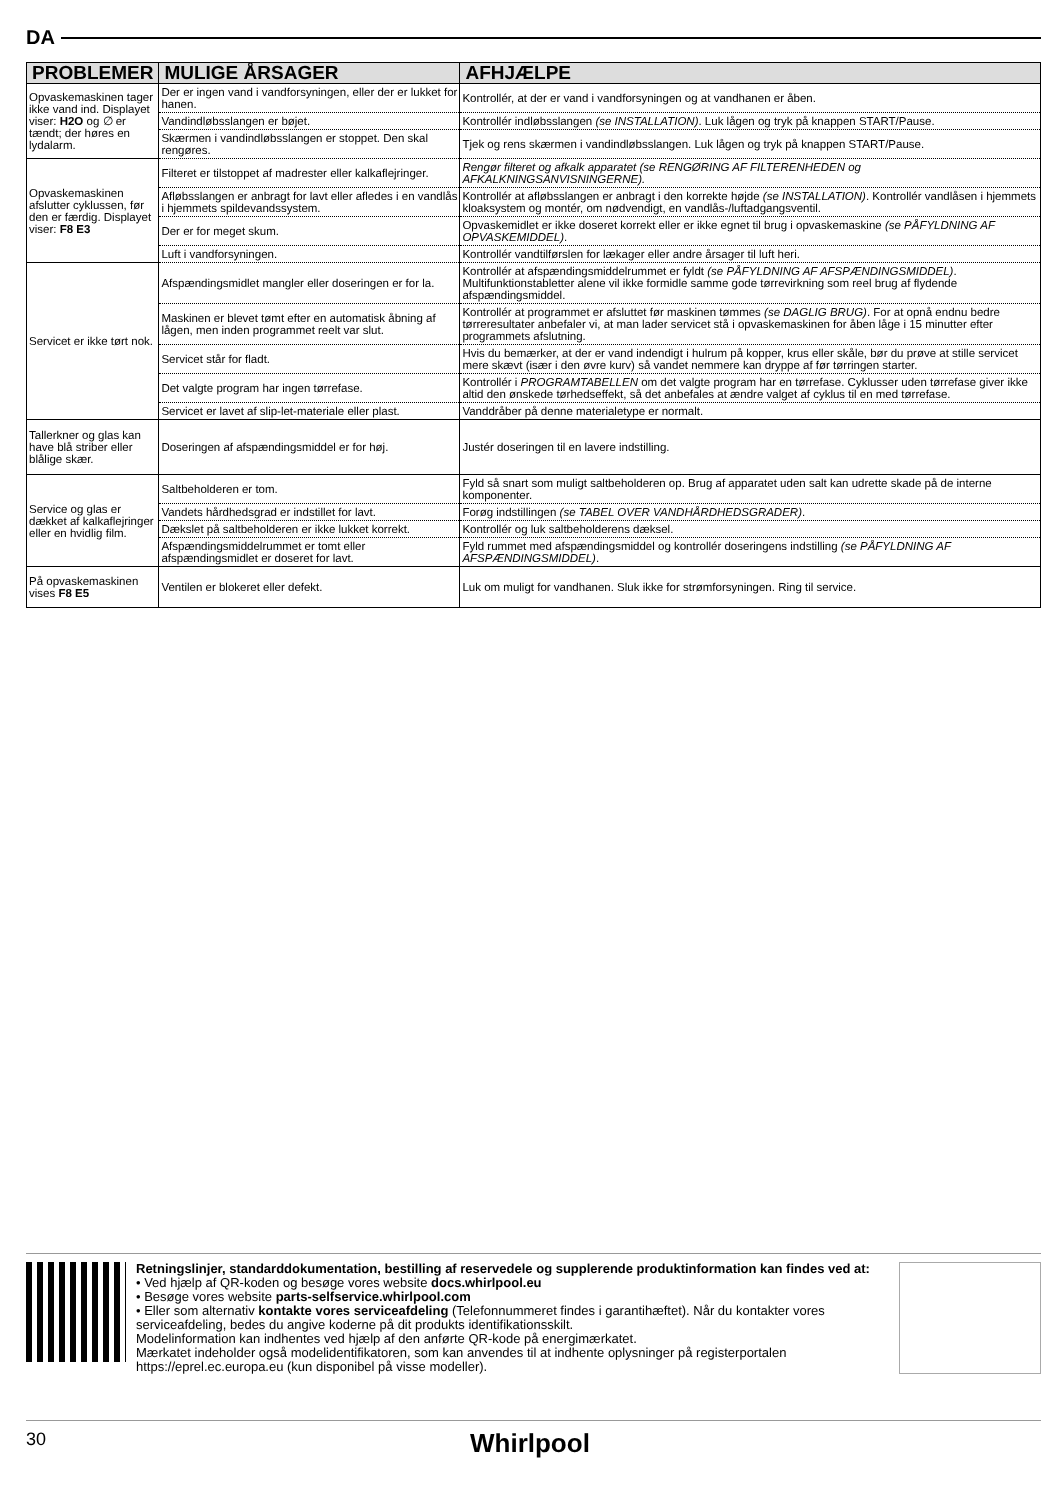DA
| PROBLEMER | MULIGE ÅRSAGER | AFHJÆLPE |
| --- | --- | --- |
| Opvaskemaskinen tager ikke vand ind. Displayet viser: H2O og ∅ er tændt; der høres en lydalarm. | Der er ingen vand i vandforsyningen, eller der er lukket for hanen. | Kontrollér, at der er vand i vandforsyningen og at vandhanen er åben. |
| | Vandindløbsslangen er bøjet. | Kontrollér indløbsslangen (se INSTALLATION) . Luk lågen og tryk på knappen START/Pause. |
| | Skærmen i vandindløbsslangen er stoppet. Den skal rengøres. | Tjek og rens skærmen i vandindløbsslangen. Luk lågen og tryk på knappen START/Pause. |
| Opvaskemaskinen afslutter cyklussen, før den er færdig. Displayet viser: F8 E3 | Filteret er tilstoppet af madrester eller kalkaflejringer. | Rengør filteret og afkalk apparatet (se RENGØRING AF FILTERENHEDEN og AFKALKNINGSANVISNINGERNE). |
| | Afløbsslangen er anbragt for lavt eller afledes i en vandlås i hjemmets spildevandssystem. | Kontrollér at afløbsslangen er anbragt i den korrekte højde (se INSTALLATION) . Kontrollér vandlåsen i hjemmets kloaksystem og montér, om nødvendigt, en vandlås-/luftadgangsventil. |
| | Der er for meget skum. | Opvaskemidlet er ikke doseret korrekt eller er ikke egnet til brug i opvaskemaskine (se PÅFYLDNING AF OPVASKEMIDDEL) . |
| | Luft i vandforsyningen. | Kontrollér vandtilførslen for lækager eller andre årsager til luft heri. |
| Servicet er ikke tørt nok. | Afspændingsmidlet mangler eller doseringen er for la. | Kontrollér at afspændingsmiddelrummet er fyldt (se PÅFYLDNING AF AFSPÆNDINGSMIDDEL) . Multifunktionstabletter alene vil ikke formidle samme gode tørrevirkning som reel brug af flydende afspændingsmiddel. |
| | Maskinen er blevet tømt efter en automatisk åbning af lågen, men inden programmet reelt var slut. | Kontrollér at programmet er afsluttet før maskinen tømmes (se DAGLIG BRUG) . For at opnå endnu bedre tørreresultater anbefaler vi, at man lader servicet stå i opvaskemaskinen for åben låge i 15 minutter efter programmets afslutning. |
| | Servicet står for fladt. | Hvis du bemærker, at der er vand indendigt i hulrum på kopper, krus eller skåle, bør du prøve at stille servicet mere skævt (især i den øvre kurv) så vandet nemmere kan dryppe af før tørringen starter. |
| | Det valgte program har ingen tørrefase. | Kontrollér i PROGRAMTABELLEN om det valgte program har en tørrefase. Cyklusser uden tørrefase giver ikke altid den ønskede tørhedseffekt, så det anbefales at ændre valget af cyklus til en med tørrefase. |
| | Servicet er lavet af slip-let-materiale eller plast. | Vanddråber på denne materialetype er normalt. |
| Tallerkner og glas kan have blå striber eller blålige skær. | Doseringen af afspændingsmiddel er for høj. | Justér doseringen til en lavere indstilling. |
| Service og glas er dækket af kalkaflejringer eller en hvidlig film. | Saltbeholderen er tom. | Fyld så snart som muligt saltbeholderen op. Brug af apparatet uden salt kan udrette skade på de interne komponenter. |
| | Vandets hårdhedsgrad er indstillet for lavt. | Forøg indstillingen (se TABEL OVER VANDHÅRDHEDSGRADER) . |
| | Dækslet på saltbeholderen er ikke lukket korrekt. | Kontrollér og luk saltbeholderens dæksel. |
| | Afspændingsmiddelrummet er tomt eller afspændingsmidlet er doseret for lavt. | Fyld rummet med afspændingsmiddel og kontrollér doseringens indstilling (se PÅFYLDNING AF AFSPÆNDINGSMIDDEL) . |
| På opvaskemaskinen vises F8 E5 | Ventilen er blokeret eller defekt. | Luk om muligt for vandhanen. Sluk ikke for strømforsyningen. Ring til service. |
Retningslinjer, standarddokumentation, bestilling af reservedele og supplerende produktinformation kan findes ved at:
• Ved hjælp af QR-koden og besøge vores website docs.whirlpool.eu
• Besøge vores website parts-selfservice.whirlpool.com
• Eller som alternativ kontakte vores serviceafdeling (Telefonnummeret findes i garantihæftet). Når du kontakter vores serviceafdeling, bedes du angive koderne på dit produkts identifikationsskilt.
Modelinformation kan indhentes ved hjælp af den anførte QR-kode på energimærkatet.
Mærkatet indeholder også modelidentifikatoren, som kan anvendes til at indhente oplysninger på registerportalen https://eprel.ec.europa.eu (kun disponibel på visse modeller).
30 Whirlpool